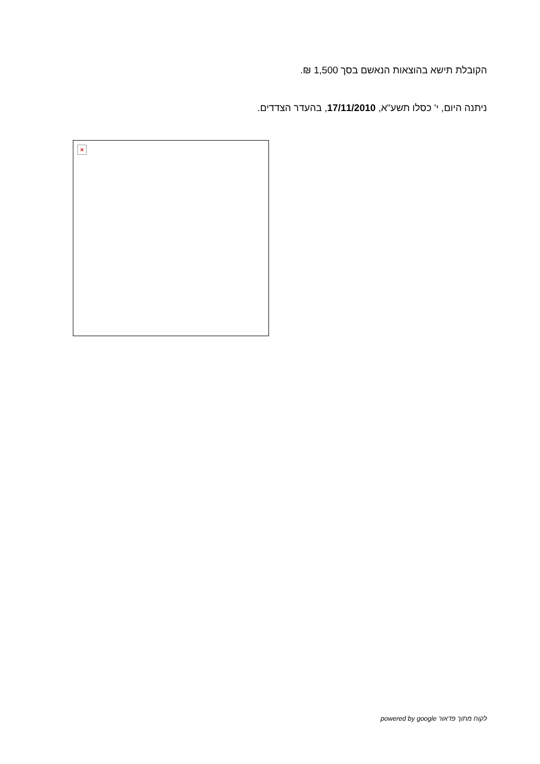הקובלת תישא בהוצאות הנאשם בסך 1,500 ₪.
ניתנה היום, י' כסלו תשע"א, 17/11/2010, בהעדר הצדדים.
×
לקוח מתוך פדאור powered by google